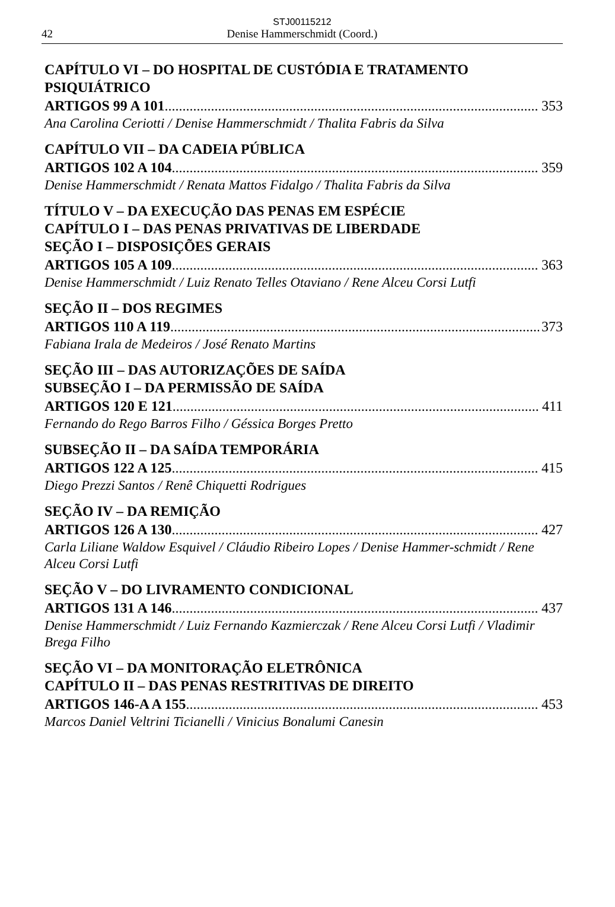STJ00115212
42 Denise Hammerschmidt (Coord.)
CAPÍTULO VI – DO HOSPITAL DE CUSTÓDIA E TRATAMENTO PSIQUIÁTRICO
ARTIGOS 99 A 101 353
Ana Carolina Ceriotti / Denise Hammerschmidt / Thalita Fabris da Silva
CAPÍTULO VII – DA CADEIA PÚBLICA
ARTIGOS 102 A 104 359
Denise Hammerschmidt / Renata Mattos Fidalgo / Thalita Fabris da Silva
TÍTULO V – DA EXECUÇÃO DAS PENAS EM ESPÉCIE
CAPÍTULO I – DAS PENAS PRIVATIVAS DE LIBERDADE
SEÇÃO I – DISPOSIÇÕES GERAIS
ARTIGOS 105 A 109 363
Denise Hammerschmidt / Luiz Renato Telles Otaviano / Rene Alceu Corsi Lutfi
SEÇÃO II – DOS REGIMES
ARTIGOS 110 A 119 373
Fabiana Irala de Medeiros / José Renato Martins
SEÇÃO III – DAS AUTORIZAÇÕES DE SAÍDA
SUBSEÇÃO I – DA PERMISSÃO DE SAÍDA
ARTIGOS 120 E 121 411
Fernando do Rego Barros Filho / Géssica Borges Pretto
SUBSEÇÃO II – DA SAÍDA TEMPORÁRIA
ARTIGOS 122 A 125 415
Diego Prezzi Santos / Renê Chiquetti Rodrigues
SEÇÃO IV – DA REMIÇÃO
ARTIGOS 126 A 130 427
Carla Liliane Waldow Esquivel / Cláudio Ribeiro Lopes / Denise Hammer-schmidt / Rene Alceu Corsi Lutfi
SEÇÃO V – DO LIVRAMENTO CONDICIONAL
ARTIGOS 131 A 146 437
Denise Hammerschmidt / Luiz Fernando Kazmierczak / Rene Alceu Corsi Lutfi / Vladimir Brega Filho
SEÇÃO VI – DA MONITORAÇÃO ELETRÔNICA
CAPÍTULO II – DAS PENAS RESTRITIVAS DE DIREITO
ARTIGOS 146-A A 155 453
Marcos Daniel Veltrini Ticianelli / Vinicius Bonalumi Canesin